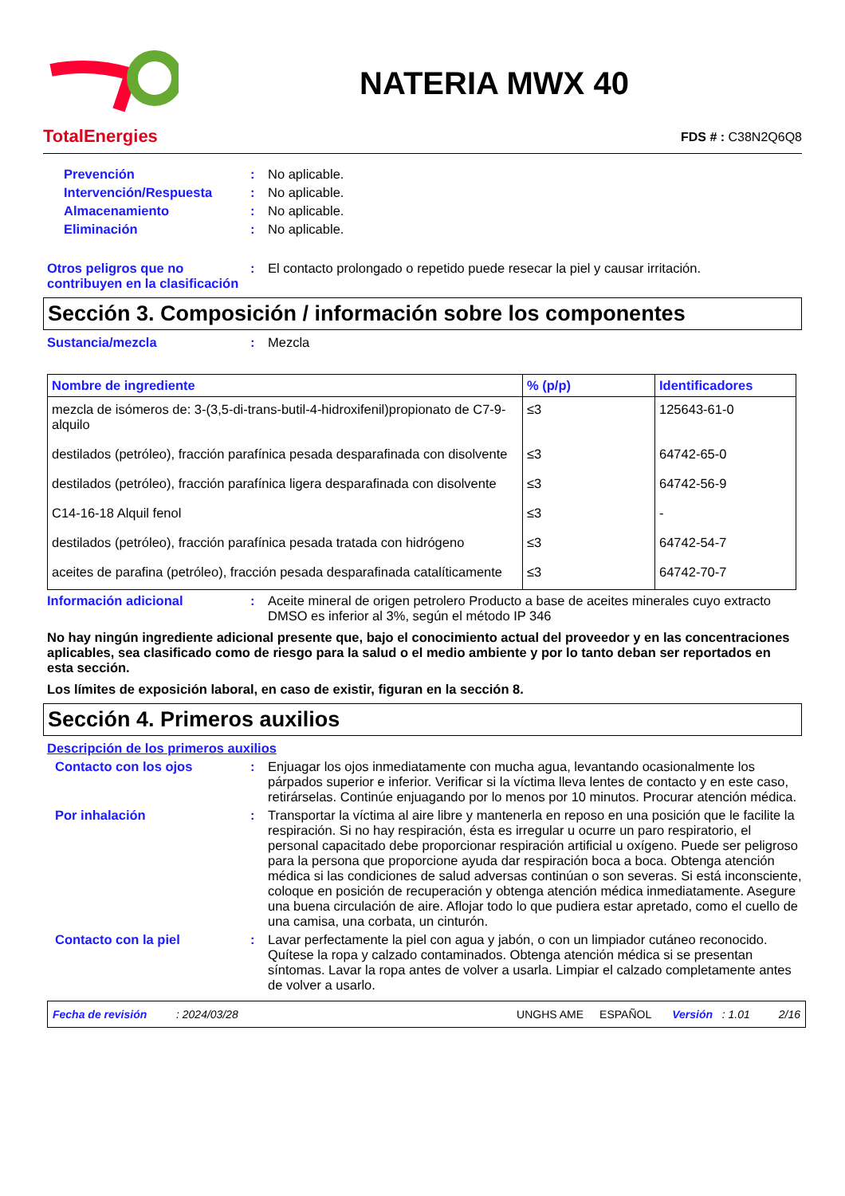TotalEnergies
NATERIA MWX 40
FDS # : C38N2Q6Q8
Prevención : No aplicable.
Intervención/Respuesta : No aplicable.
Almacenamiento : No aplicable.
Eliminación : No aplicable.
Otros peligros que no contribuyen en la clasificación
: El contacto prolongado o repetido puede resecar la piel y causar irritación.
Sección 3. Composición / información sobre los componentes
Sustancia/mezcla : Mezcla
| Nombre de ingrediente | % (p/p) | Identificadores |
| --- | --- | --- |
| mezcla de isómeros de: 3-(3,5-di-trans-butil-4-hidroxifenil)propionato de C7-9-alquilo | ≤3 | 125643-61-0 |
| destilados (petróleo), fracción parafínica pesada desparafinada con disolvente | ≤3 | 64742-65-0 |
| destilados (petróleo), fracción parafínica ligera desparafinada con disolvente | ≤3 | 64742-56-9 |
| C14-16-18 Alquil fenol | ≤3 | - |
| destilados (petróleo), fracción parafínica pesada tratada con hidrógeno | ≤3 | 64742-54-7 |
| aceites de parafina (petróleo), fracción pesada desparafinada catalíticamente | ≤3 | 64742-70-7 |
Información adicional : Aceite mineral de origen petrolero Producto a base de aceites minerales cuyo extracto DMSO es inferior al 3%, según el método IP 346
No hay ningún ingrediente adicional presente que, bajo el conocimiento actual del proveedor y en las concentraciones aplicables, sea clasificado como de riesgo para la salud o el medio ambiente y por lo tanto deban ser reportados en esta sección.
Los límites de exposición laboral, en caso de existir, figuran en la sección 8.
Sección 4. Primeros auxilios
Descripción de los primeros auxilios
Contacto con los ojos : Enjuagar los ojos inmediatamente con mucha agua, levantando ocasionalmente los párpados superior e inferior. Verificar si la víctima lleva lentes de contacto y en este caso, retirárselas. Continúe enjuagando por lo menos por 10 minutos. Procurar atención médica.
Por inhalación : Transportar la víctima al aire libre y mantenerla en reposo en una posición que le facilite la respiración. Si no hay respiración, ésta es irregular u ocurre un paro respiratorio, el personal capacitado debe proporcionar respiración artificial u oxígeno. Puede ser peligroso para la persona que proporcione ayuda dar respiración boca a boca. Obtenga atención médica si las condiciones de salud adversas continúan o son severas. Si está inconsciente, coloque en posición de recuperación y obtenga atención médica inmediatamente. Asegure una buena circulación de aire. Aflojar todo lo que pudiera estar apretado, como el cuello de una camisa, una corbata, un cinturón.
Contacto con la piel : Lavar perfectamente la piel con agua y jabón, o con un limpiador cutáneo reconocido. Quítese la ropa y calzado contaminados. Obtenga atención médica si se presentan síntomas. Lavar la ropa antes de volver a usarla. Limpiar el calzado completamente antes de volver a usarlo.
Fecha de revisión: 2024/03/28 UNGHS AME ESPAÑOL Versión : 1.01 2/16